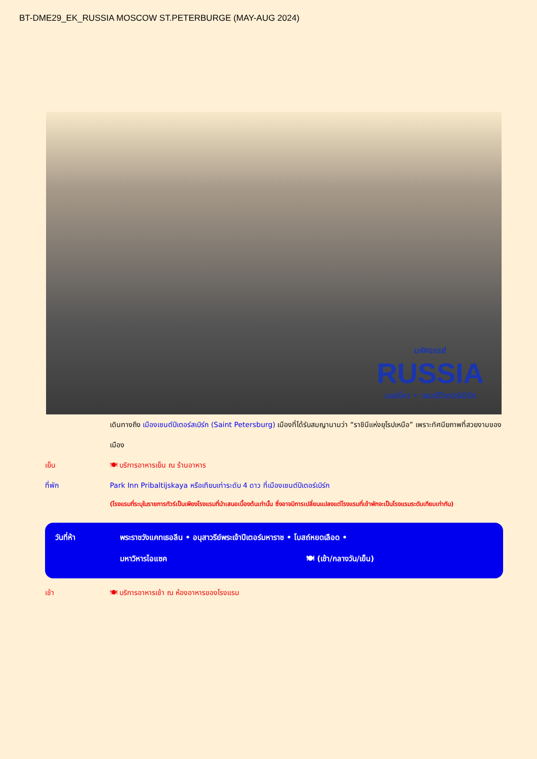BT-DME29_EK_RUSSIA MOSCOW ST.PETERBURGE (MAY-AUG 2024)
มหัศจรรย์
RUSSIA
มอสโคว • เซนต์ปีเตอร์เบิร์ก
เดินทางถึง เมืองเซนต์ปีเตอร์สเบิร์ก (Saint Petersburg) เมืองที่ได้รับสมญานามว่า “ราชินีแห่งยุโรปเหนือ” เพราะทัศนียภาพที่สวยงามของเมือง
เย็น 🍽 บริการอาหารเย็น ณ ร้านอาหาร
ที่พัก Park Inn Pribaltijskaya หรือเทียบเท่าระดับ 4 ดาว ที่เมืองเซนต์ปีเตอร์เบิร์ก
(โรงแรมที่ระบุในรายการทัวร์เป็นเพียงโรงแรมที่นำเสนอเบื้องต้นเท่านั้น ซึ่งอาจมีการเปลี่ยนแปลงแต่โรงแรมที่เข้าพักจะเป็นโรงแรมระดับเทียบเท่ากัน)
วันที่ห้า พระราชวังแคทเธอลีน • อนุสาวรีย์พระเจ้าปีเตอร์มหาราช • โบสถ์หยดเลือด •
มหาวิหารไอแซค 🍽 (เช้า/กลางวัน/เย็น)
เช้า 🍽 บริการอาหารเช้า ณ ห้องอาหารของโรงแรม